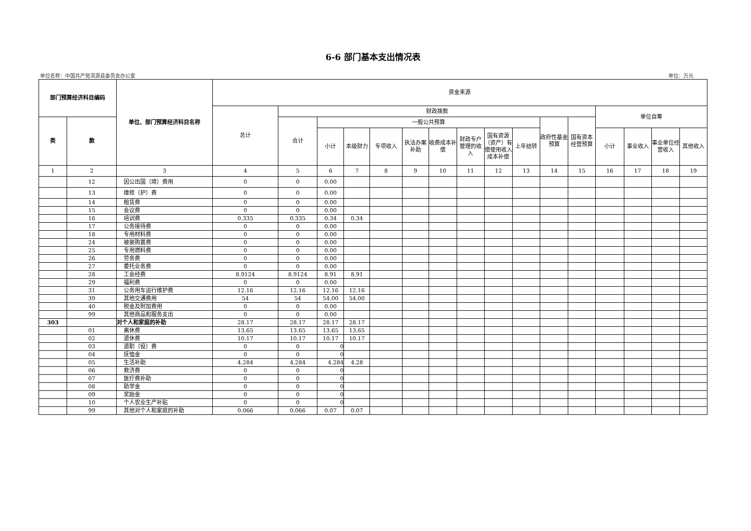6-6 部门基本支出情况表
单位名称：中国共产党洱源县委员会办公室 单位：万元
| 部门预算经济科目编码 | | 单位、部门预算经济科目名称 | 资金来源 | | | | | | | | | | | | | | | |
| --- | --- | --- | --- | --- | --- | --- | --- | --- | --- | --- | --- | --- | --- | --- | --- | --- | --- | --- |
| | | | 总计 | 财政拨款 | | | | | | | | | | | 单位自筹 | | | |
| 类 | 款 | | | 合计 | 一般公共预算 | | | | | | | | 政府性基金预算 | 国有资本经营预算 | | | | |
| | | | | | 小计 | 本级财力 | 专项收入 | 执法办案补助 | 收费成本补偿 | 财政专户管理的收入 | 国有资源（资产）有偿使用收入成本补偿 | 上年结转 | | | 小计 | 事业收入 | 事业单位经营收入 | 其他收入 |
| 1 | 2 | 3 | 4 | 5 | 6 | 7 | 8 | 9 | 10 | 11 | 12 | 13 | 14 | 15 | 16 | 17 | 18 | 19 |
| | 12 | 因公出国（境）费用 | 0 | 0 | 0.00 | | | | | | | | | | | | | |
| | 13 | 维修（护）费 | 0 | 0 | 0.00 | | | | | | | | | | | | | |
| | 14 | 租赁费 | 0 | 0 | 0.00 | | | | | | | | | | | | | |
| | 15 | 会议费 | 0 | 0 | 0.00 | | | | | | | | | | | | | |
| | 16 | 培训费 | 0.335 | 0.335 | 0.34 | 0.34 | | | | | | | | | | | | |
| | 17 | 公务接待费 | 0 | 0 | 0.00 | | | | | | | | | | | | | |
| | 18 | 专用材料费 | 0 | 0 | 0.00 | | | | | | | | | | | | | |
| | 24 | 被装购置费 | 0 | 0 | 0.00 | | | | | | | | | | | | | |
| | 25 | 专用燃料费 | 0 | 0 | 0.00 | | | | | | | | | | | | | |
| | 26 | 劳务费 | 0 | 0 | 0.00 | | | | | | | | | | | | | |
| | 27 | 委托业务费 | 0 | 0 | 0.00 | | | | | | | | | | | | | |
| | 28 | 工会经费 | 8.9124 | 8.9124 | 8.91 | 8.91 | | | | | | | | | | | | |
| | 29 | 福利费 | 0 | 0 | 0.00 | | | | | | | | | | | | | |
| | 31 | 公务用车运行维护费 | 12.16 | 12.16 | 12.16 | 12.16 | | | | | | | | | | | | |
| | 39 | 其他交通费用 | 54 | 54 | 54.00 | 54.00 | | | | | | | | | | | | |
| | 40 | 税金及附加费用 | 0 | 0 | 0.00 | | | | | | | | | | | | | |
| | 99 | 其他商品和服务支出 | 0 | 0 | 0.00 | | | | | | | | | | | | | |
| 303 | | 对个人和家庭的补助 | 28.17 | 28.17 | 28.17 | 28.17 | | | | | | | | | | | | |
| | 01 | 离休费 | 13.65 | 13.65 | 13.65 | 13.65 | | | | | | | | | | | | |
| | 02 | 退休费 | 10.17 | 10.17 | 10.17 | 10.17 | | | | | | | | | | | | |
| | 03 | 退职（役）费 | 0 | 0 | 0 | | | | | | | | | | | | | |
| | 04 | 抚恤金 | 0 | 0 | 0 | | | | | | | | | | | | | |
| | 05 | 生活补助 | 4.284 | 4.284 | 4.284 | 4.28 | | | | | | | | | | | | |
| | 06 | 救济费 | 0 | 0 | 0 | | | | | | | | | | | | | |
| | 07 | 医疗费补助 | 0 | 0 | 0 | | | | | | | | | | | | | |
| | 08 | 助学金 | 0 | 0 | 0 | | | | | | | | | | | | | |
| | 09 | 奖励金 | 0 | 0 | 0 | | | | | | | | | | | | | |
| | 10 | 个人农业生产补贴 | 0 | 0 | 0 | | | | | | | | | | | | | |
| | 99 | 其他对个人和家庭的补助 | 0.066 | 0.066 | 0.07 | 0.07 | | | | | | | | | | | | |